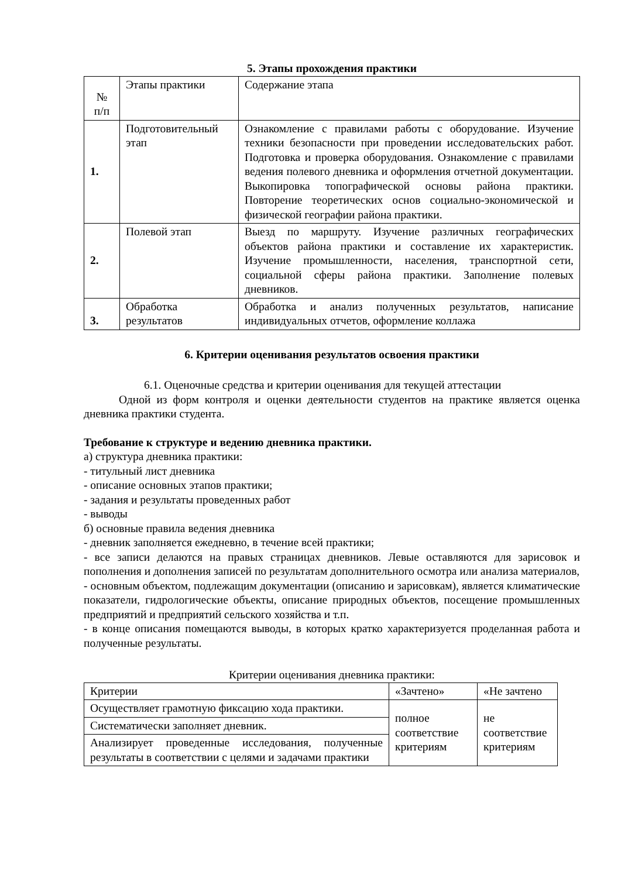5. Этапы прохождения практики
| № п/п | Этапы практики | Содержание этапа |
| 1. | Подготовительный этап | Ознакомление с правилами работы с оборудование. Изучение техники безопасности при проведении исследовательских работ. Подготовка и проверка оборудования. Ознакомление с правилами ведения полевого дневника и оформления отчетной документации. Выкопировка топографической основы района практики. Повторение теоретических основ социально-экономической и физической географии района практики. |
| 2. | Полевой этап | Выезд по маршруту. Изучение различных географических объектов района практики и составление их характеристик. Изучение промышленности, населения, транспортной сети, социальной сферы района практики. Заполнение полевых дневников. |
| 3. | Обработка результатов | Обработка и анализ полученных результатов, написание индивидуальных отчетов, оформление коллажа |
6. Критерии оценивания результатов освоения практики
6.1. Оценочные средства и критерии оценивания для текущей аттестации
Одной из форм контроля и оценки деятельности студентов на практике является оценка дневника практики студента.
Требование к структуре и ведению дневника практики.
а) структура дневника практики:
- титульный лист дневника
- описание основных этапов практики;
- задания и результаты проведенных работ
- выводы
б) основные правила ведения дневника
- дневник заполняется ежедневно, в течение всей практики;
- все записи делаются на правых страницах дневников. Левые оставляются для зарисовок и пополнения и дополнения записей по результатам дополнительного осмотра или анализа материалов,
- основным объектом, подлежащим документации (описанию и зарисовкам), является климатические показатели, гидрологические объекты, описание природных объектов, посещение промышленных предприятий и предприятий сельского хозяйства и т.п.
- в конце описания помещаются выводы, в которых кратко характеризуется проделанная работа и полученные результаты.
Критерии оценивания дневника практики:
| Критерии | «Зачтено» | «Не зачтено |
| Осуществляет грамотную фиксацию хода практики. | полное соответствие критериям | не соответствие критериям |
| Систематически заполняет дневник. | | |
| Анализирует проведенные исследования, полученные результаты в соответствии с целями и задачами практики | | |